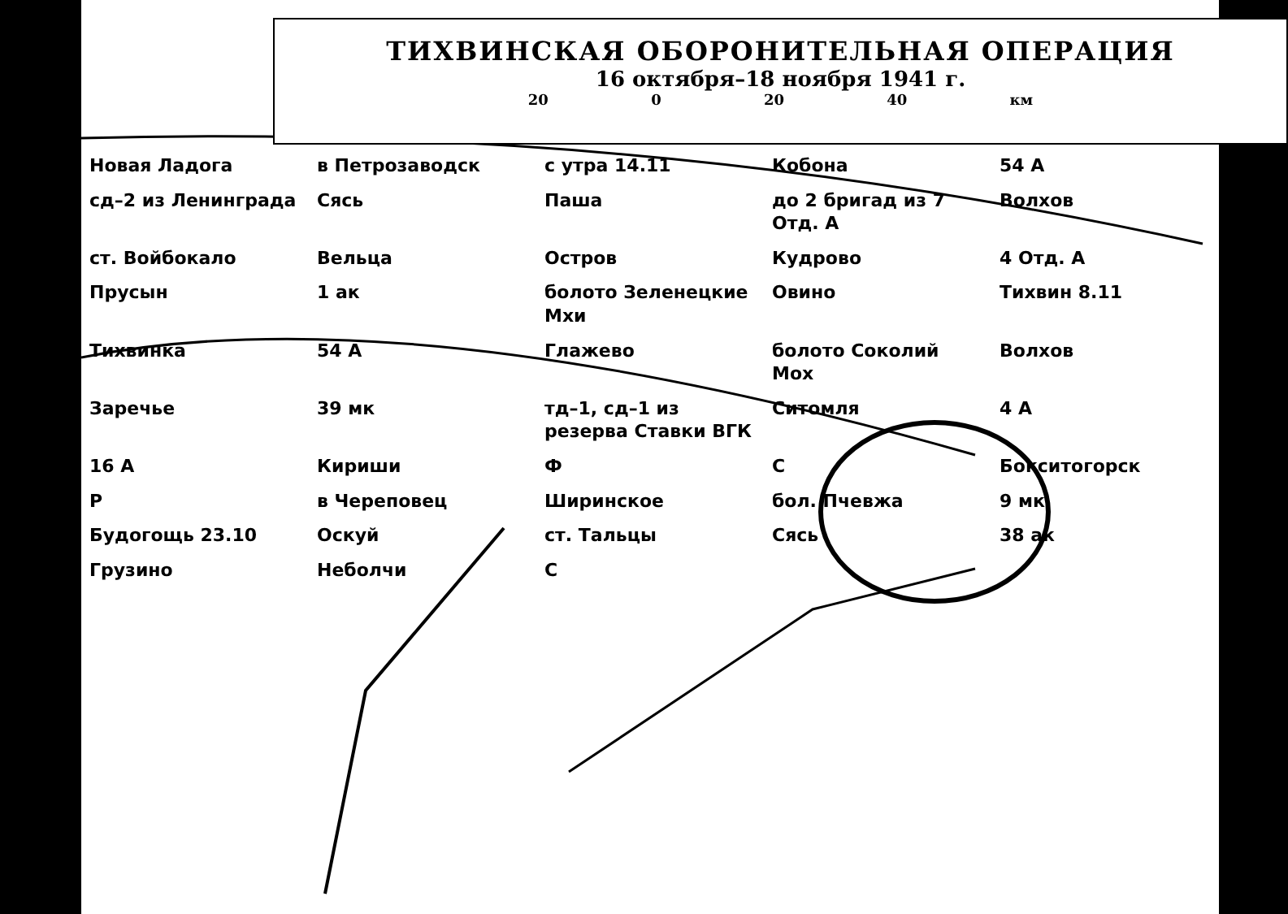ТИХВИНСКАЯ ОБОРОНИТЕЛЬНАЯ ОПЕРАЦИЯ
16 октября–18 ноября 1941 г.
20 0 20 40 км
Новая Ладога в Петрозаводск с утра 14.11 Кобона 54 А сд–2 из Ленинграда Сясь Паша до 2 бригад из 7 Отд. А Волхов ст. Войбокало Вельца Остров Кудрово 4 Отд. А Прусын 1 ак болото Зеленецкие Мхи Овино Тихвин 8.11 Тихвинка 54 А Глажево болото Соколий Мох Волхов Заречье 39 мк тд–1, сд–1 из резерва Ставки ВГК Ситомля 4 А 16 А Кириши Ф С Бокситогорск Р в Череповец Ширинское бол. Пчевжа 9 мк Будогощь 23.10 Оскуй ст. Тальцы Сясь 38 ак Грузино Неболчи С